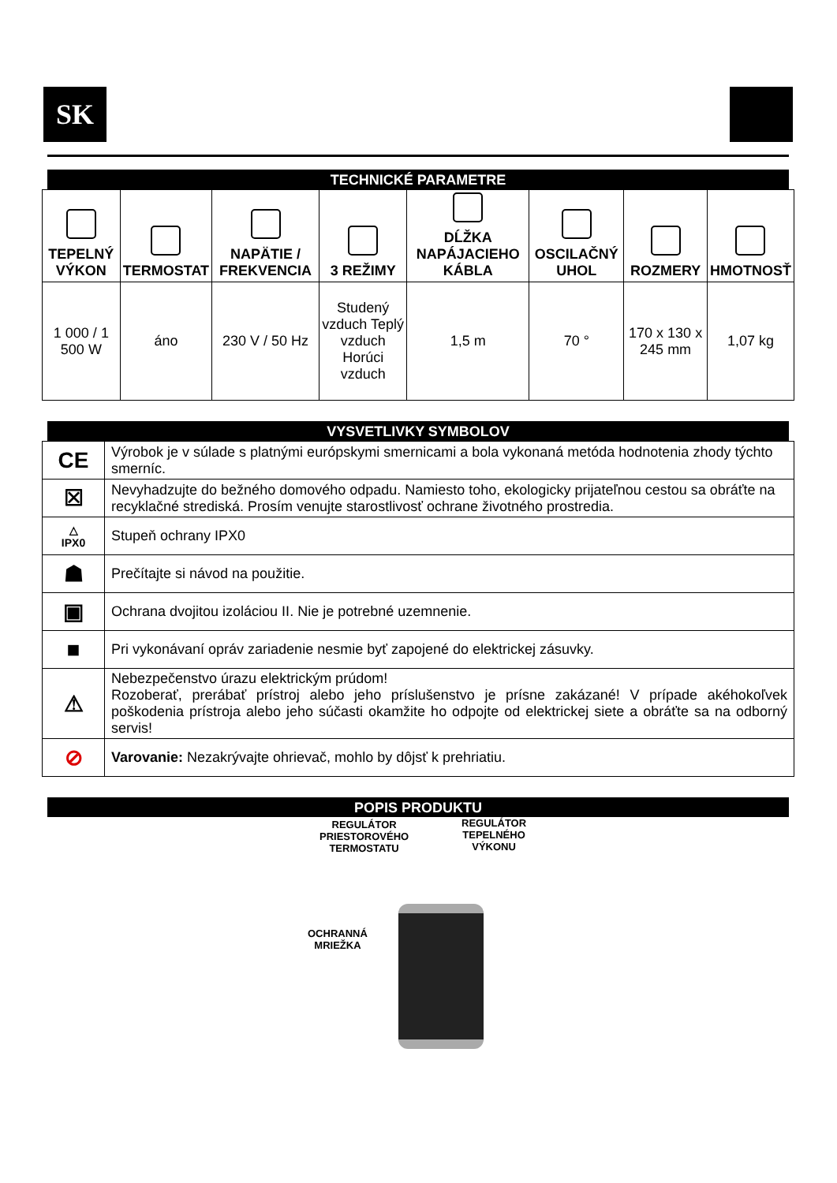SK
TECHNICKÉ PARAMETRE
| TEPELNÝ VÝKON | TERMOSTAT | NAPÄTIE / FREKVENCIA | 3 REŽIMY | DĹŽKA NAPÁJACIEHO KÁBLA | OSCILAČNÝ UHOL | ROZMERY | HMOTNOSŤ |
| 1 000 / 1 500 W | áno | 230 V / 50 Hz | Studený vzduch Teplý vzduch Horúci vzduch | 1,5 m | 70 ° | 170 x 130 x 245 mm | 1,07 kg |
VYSVETLIVKY SYMBOLOV
| CE | Výrobok je v súlade s platnými európskymi smernicami a bola vykonaná metóda hodnotenia zhody týchto smerníc. |
| ☒ | Nevyhadzujte do bežného domového odpadu. Namiesto toho, ekologicky prijateľnou cestou sa obráťte na recyklačné strediská. Prosím venujte starostlivosť ochrane životného prostredia. |
| △ IPX0 | Stupeň ochrany IPX0 |
| ☗ | Prečítajte si návod na použitie. |
| ▣ | Ochrana dvojitou izoláciou II. Nie je potrebné uzemnenie. |
| ■ | Pri vykonávaní opráv zariadenie nesmie byť zapojené do elektrickej zásuvky. |
| ⚠ | Nebezpečenstvo úrazu elektrickým prúdom! Rozoberať, prerábať prístroj alebo jeho príslušenstvo je prísne zakázané! V prípade akéhokoľvek poškodenia prístroja alebo jeho súčasti okamžite ho odpojte od elektrickej siete a obráťte sa na odborný servis! |
| ⊘ | Varovanie: Nezakrývajte ohrievač, mohlo by dôjsť k prehriatiu. |
POPIS PRODUKTU
REGULÁTOR
PRIESTOROVÉHO
TERMOSTATU
REGULÁTOR
TEPELNÉHO
VÝKONU
OCHRANNÁ
MRIEŽKA